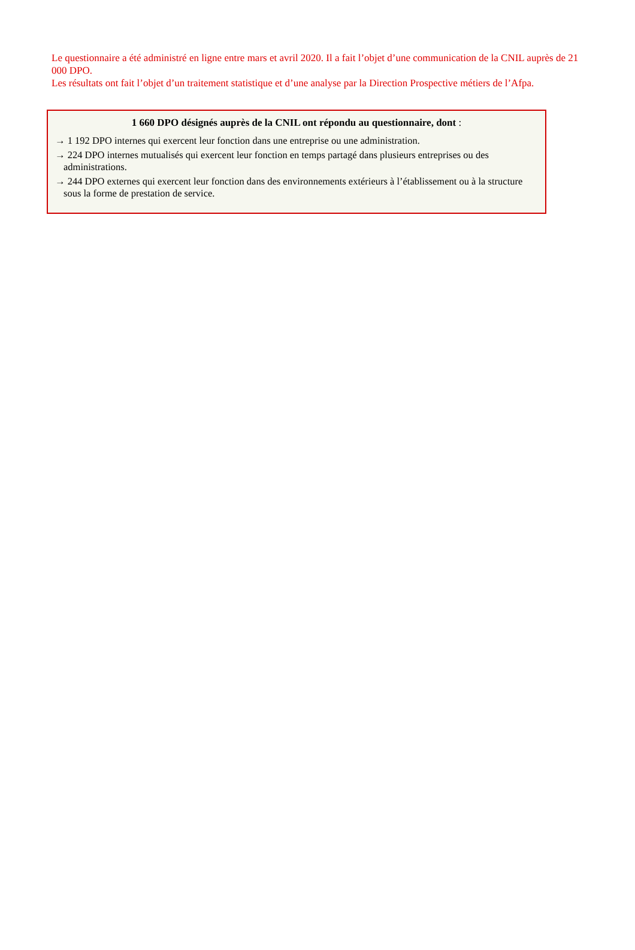Le questionnaire a été administré en ligne entre mars et avril 2020. Il a fait l’objet d’une communication de la CNIL auprès de 21 000 DPO.
Les résultats ont fait l’objet d’un traitement statistique et d’une analyse par la Direction Prospective métiers de l’Afpa.
1 660 DPO désignés auprès de la CNIL ont répondu au questionnaire, dont :
→ 1 192 DPO internes qui exercent leur fonction dans une entreprise ou une administration.
→ 224 DPO internes mutualisés qui exercent leur fonction en temps partagé dans plusieurs entreprises ou des administrations.
→ 244 DPO externes qui exercent leur fonction dans des environnements extérieurs à l’établissement ou à la structure sous la forme de prestation de service.